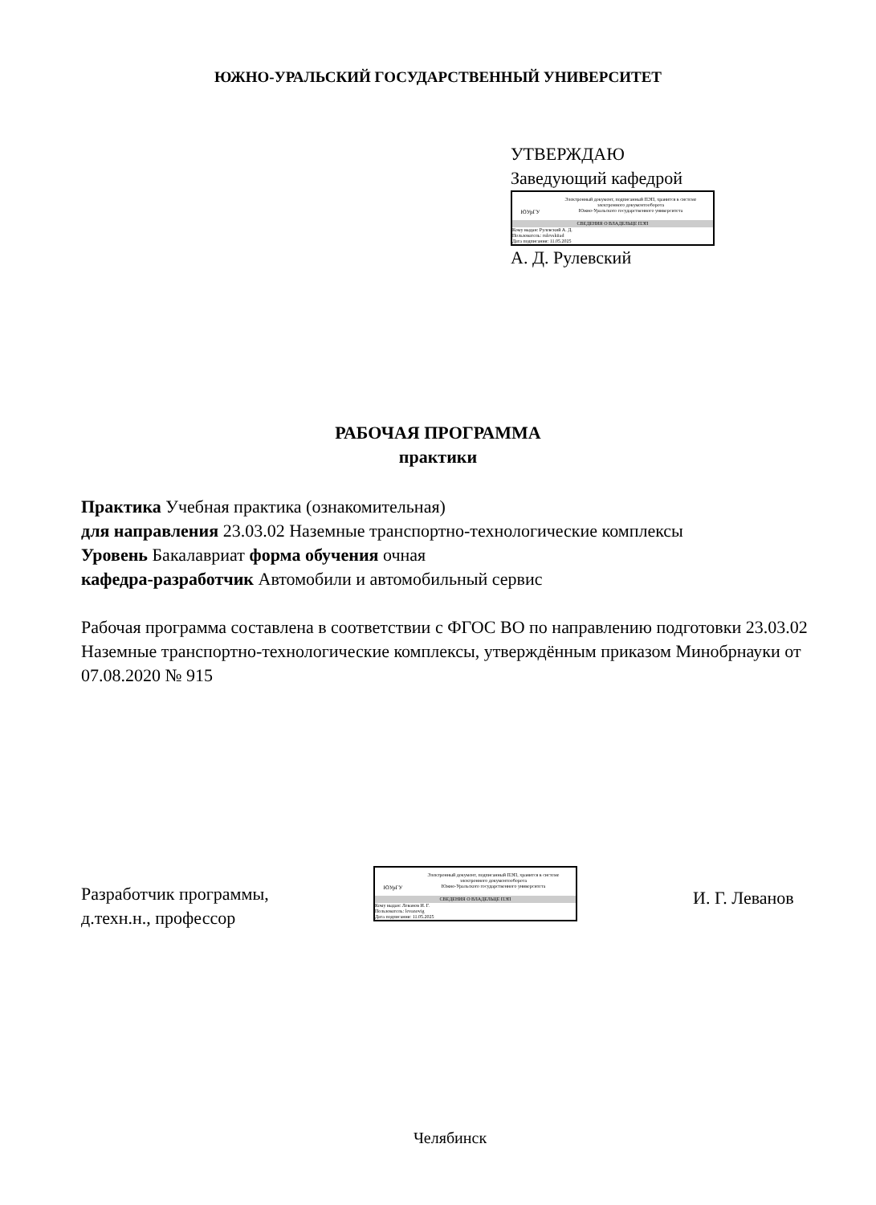ЮЖНО-УРАЛЬСКИЙ ГОСУДАРСТВЕННЫЙ УНИВЕРСИТЕТ
УТВЕРЖДАЮ
Заведующий кафедрой
ЮУрГУ
Электронный документ, подписанный ПЭП, хранится в системе
электронного документооборота
Южно-Уральского государственного университета
СВЕДЕНИЯ О ВЛАДЕЛЬЦЕ ПЭП
Кому выдан: Рулевский А. Д.
Пользователь: rulevskiiad
Дата подписания: 11.05.2025
А. Д. Рулевский
РАБОЧАЯ ПРОГРАММА
практики
Практика Учебная практика (ознакомительная)
для направления 23.03.02 Наземные транспортно-технологические комплексы
Уровень Бакалавриат форма обучения очная
кафедра-разработчик Автомобили и автомобильный сервис
Рабочая программа составлена в соответствии с ФГОС ВО по направлению подготовки 23.03.02 Наземные транспортно-технологические комплексы, утверждённым приказом Минобрнауки от 07.08.2020 № 915
Разработчик программы,
д.техн.н., профессор
ЮУрГУ
Электронный документ, подписанный ПЭП, хранится в системе
электронного документооборота
Южно-Уральского государственного университета
СВЕДЕНИЯ О ВЛАДЕЛЬЦЕ ПЭП
Кому выдан: Леванов И. Г.
Пользователь: levanovig
Дата подписания: 11.05.2025
И. Г. Леванов
Челябинск